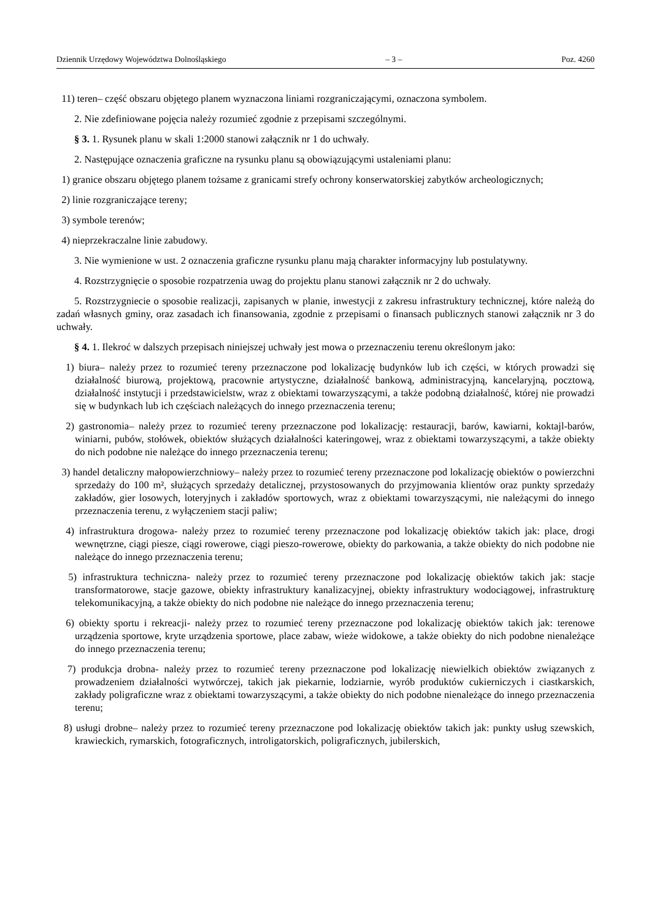Dziennik Urzędowy Województwa Dolnośląskiego – 3 – Poz. 4260
11) teren– część obszaru objętego planem wyznaczona liniami rozgraniczającymi, oznaczona symbolem.
2. Nie zdefiniowane pojęcia należy rozumieć zgodnie z przepisami szczególnymi.
§ 3. 1. Rysunek planu w skali 1:2000 stanowi załącznik nr 1 do uchwały.
2. Następujące oznaczenia graficzne na rysunku planu są obowiązującymi ustaleniami planu:
1) granice obszaru objętego planem tożsame z granicami strefy ochrony konserwatorskiej zabytków archeologicznych;
2) linie rozgraniczające tereny;
3) symbole terenów;
4) nieprzekraczalne linie zabudowy.
3. Nie wymienione w ust. 2 oznaczenia graficzne rysunku planu mają charakter informacyjny lub postulatywny.
4. Rozstrzygnięcie o sposobie rozpatrzenia uwag do projektu planu stanowi załącznik nr 2 do uchwały.
5. Rozstrzygniecie o sposobie realizacji, zapisanych w planie, inwestycji z zakresu infrastruktury technicznej, które należą do zadań własnych gminy, oraz zasadach ich finansowania, zgodnie z przepisami o finansach publicznych stanowi załącznik nr 3 do uchwały.
§ 4. 1. Ilekroć w dalszych przepisach niniejszej uchwały jest mowa o przeznaczeniu terenu określonym jako:
1) biura– należy przez to rozumieć tereny przeznaczone pod lokalizację budynków lub ich części, w których prowadzi się działalność biurową, projektową, pracownie artystyczne, działalność bankową, administracyjną, kancelaryjną, pocztową, działalność instytucji i przedstawicielstw, wraz z obiektami towarzyszącymi, a także podobną działalność, której nie prowadzi się w budynkach lub ich częściach należących do innego przeznaczenia terenu;
2) gastronomia– należy przez to rozumieć tereny przeznaczone pod lokalizację: restauracji, barów, kawiarni, koktajl-barów, winiarni, pubów, stołówek, obiektów służących działalności kateringowej, wraz z obiektami towarzyszącymi, a także obiekty do nich podobne nie należące do innego przeznaczenia terenu;
3) handel detaliczny małopowierzchniowy– należy przez to rozumieć tereny przeznaczone pod lokalizację obiektów o powierzchni sprzedaży do 100 m², służących sprzedaży detalicznej, przystosowanych do przyjmowania klientów oraz punkty sprzedaży zakładów, gier losowych, loteryjnych i zakładów sportowych, wraz z obiektami towarzyszącymi, nie należącymi do innego przeznaczenia terenu, z wyłączeniem stacji paliw;
4) infrastruktura drogowa- należy przez to rozumieć tereny przeznaczone pod lokalizację obiektów takich jak: place, drogi wewnętrzne, ciągi piesze, ciągi rowerowe, ciągi pieszo-rowerowe, obiekty do parkowania, a także obiekty do nich podobne nie należące do innego przeznaczenia terenu;
5) infrastruktura techniczna- należy przez to rozumieć tereny przeznaczone pod lokalizację obiektów takich jak: stacje transformatorowe, stacje gazowe, obiekty infrastruktury kanalizacyjnej, obiekty infrastruktury wodociągowej, infrastrukturę telekomunikacyjną, a także obiekty do nich podobne nie należące do innego przeznaczenia terenu;
6) obiekty sportu i rekreacji- należy przez to rozumieć tereny przeznaczone pod lokalizację obiektów takich jak: terenowe urządzenia sportowe, kryte urządzenia sportowe, place zabaw, wieże widokowe, a także obiekty do nich podobne nienależące do innego przeznaczenia terenu;
7) produkcja drobna- należy przez to rozumieć tereny przeznaczone pod lokalizację niewielkich obiektów związanych z prowadzeniem działalności wytwórczej, takich jak piekarnie, lodziarnie, wyrób produktów cukierniczych i ciastkarskich, zakłady poligraficzne wraz z obiektami towarzyszącymi, a także obiekty do nich podobne nienależące do innego przeznaczenia terenu;
8) usługi drobne– należy przez to rozumieć tereny przeznaczone pod lokalizację obiektów takich jak: punkty usług szewskich, krawieckich, rymarskich, fotograficznych, introligatorskich, poligraficznych, jubilerskich,